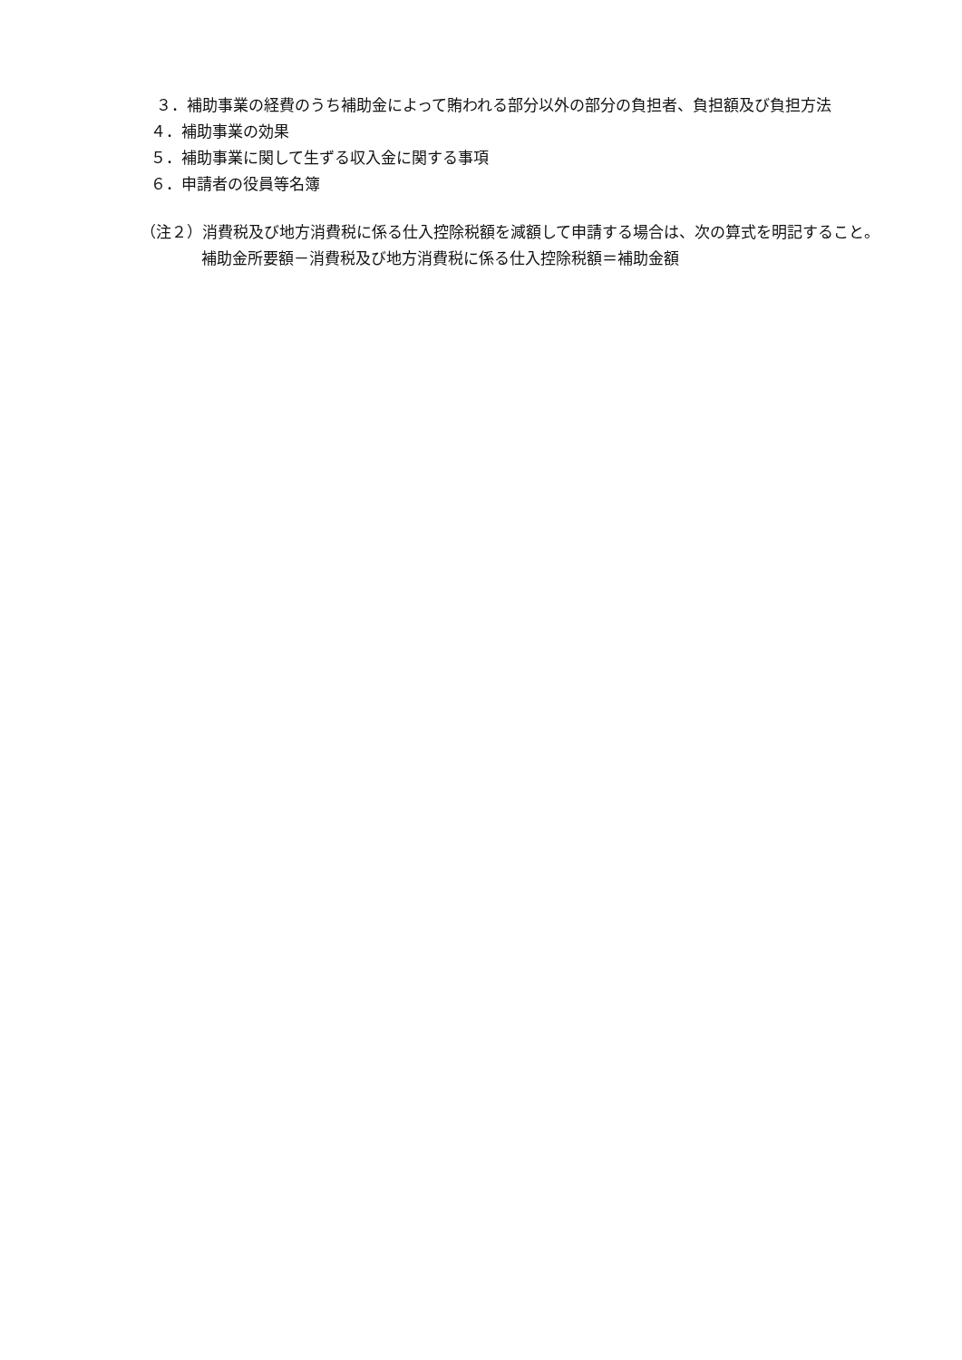３．補助事業の経費のうち補助金によって賄われる部分以外の部分の負担者、負担額及び負担方法
４．補助事業の効果
５．補助事業に関して生ずる収入金に関する事項
６．申請者の役員等名簿
（注２）消費税及び地方消費税に係る仕入控除税額を減額して申請する場合は、次の算式を明記すること。
補助金所要額－消費税及び地方消費税に係る仕入控除税額＝補助金額